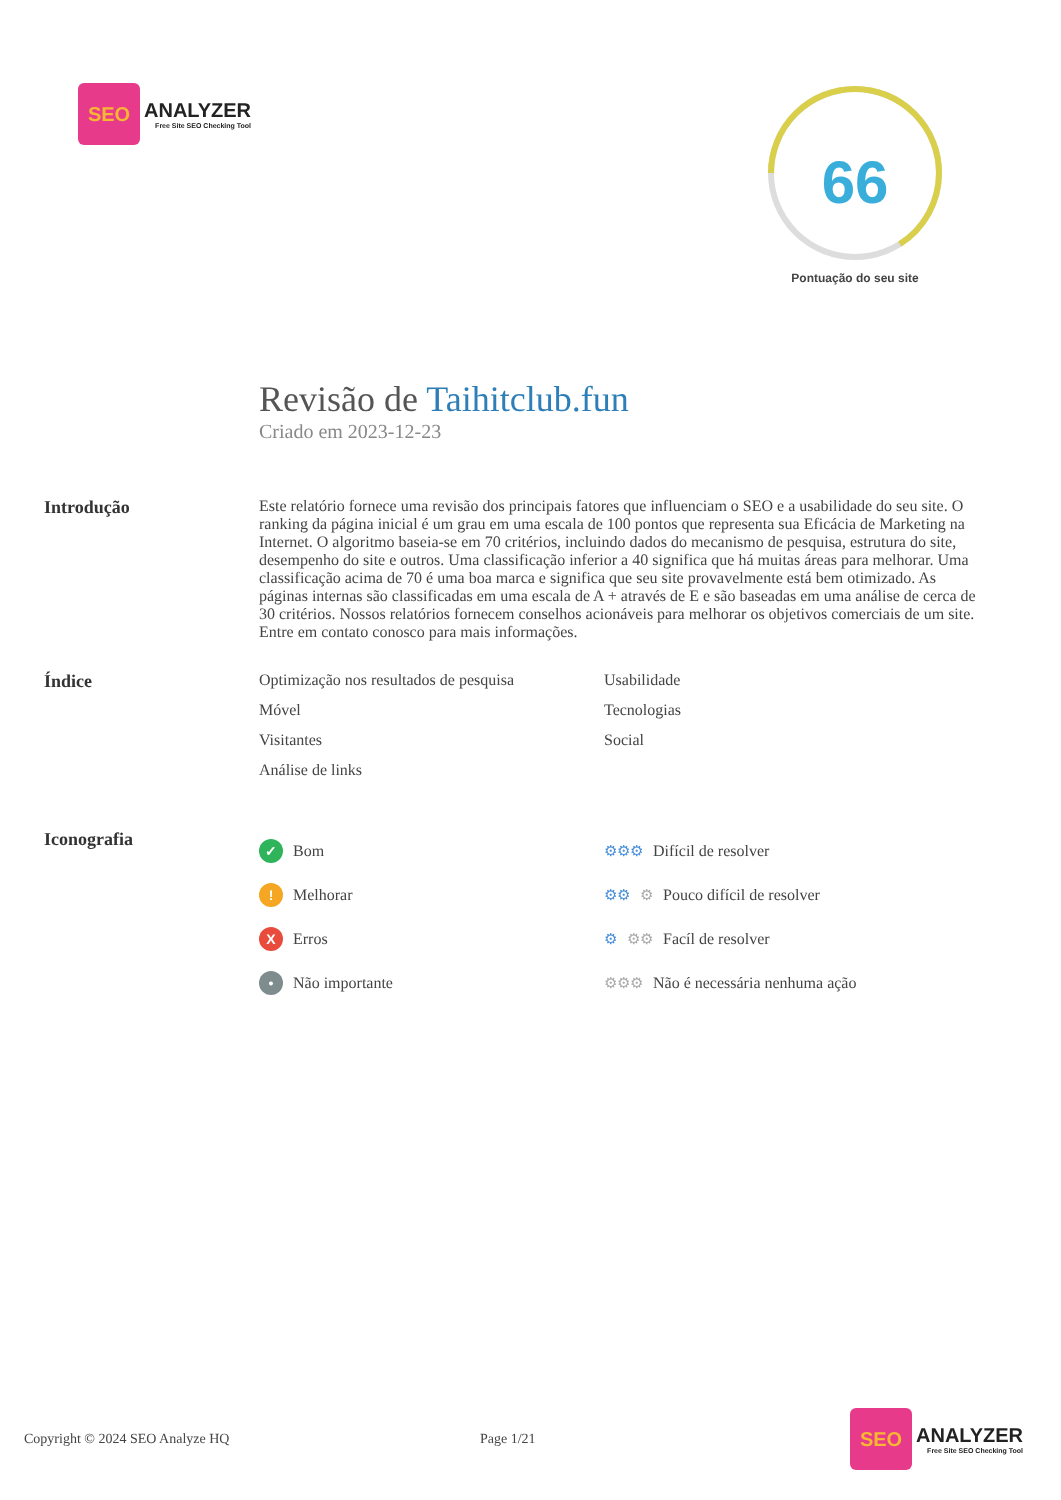SEO
ANALYZER
Free Site SEO Checking Tool
66
Pontuação do seu site
Revisão de Taihitclub.fun
Criado em 2023-12-23
Introdução Este relatório fornece uma revisão dos principais fatores que influenciam o SEO e a usabilidade do seu site. O ranking da página inicial é um grau em uma escala de 100 pontos que representa sua Eficácia de Marketing na Internet. O algoritmo baseia-se em 70 critérios, incluindo dados do mecanismo de pesquisa, estrutura do site, desempenho do site e outros. Uma classificação inferior a 40 significa que há muitas áreas para melhorar. Uma classificação acima de 70 é uma boa marca e significa que seu site provavelmente está bem otimizado. As páginas internas são classificadas em uma escala de A + através de E e são baseadas em uma análise de cerca de 30 critérios. Nossos relatórios fornecem conselhos acionáveis para melhorar os objetivos comerciais de um site. Entre em contato conosco para mais informações.
Índice Optimização nos resultados de pesquisa
Usabilidade
Móvel
Tecnologias
Visitantes
Social
Análise de links
Iconografia
✓ Bom
⚙⚙⚙ Difícil de resolver
! Melhorar
⚙⚙ ⚙ Pouco difícil de resolver
X Erros
⚙ ⚙⚙ Facíl de resolver
• Não importante
⚙⚙⚙ Não é necessária nenhuma ação
Copyright © 2024 SEO Analyze HQ Page 1/21
SEO
ANALYZER
Free Site SEO Checking Tool